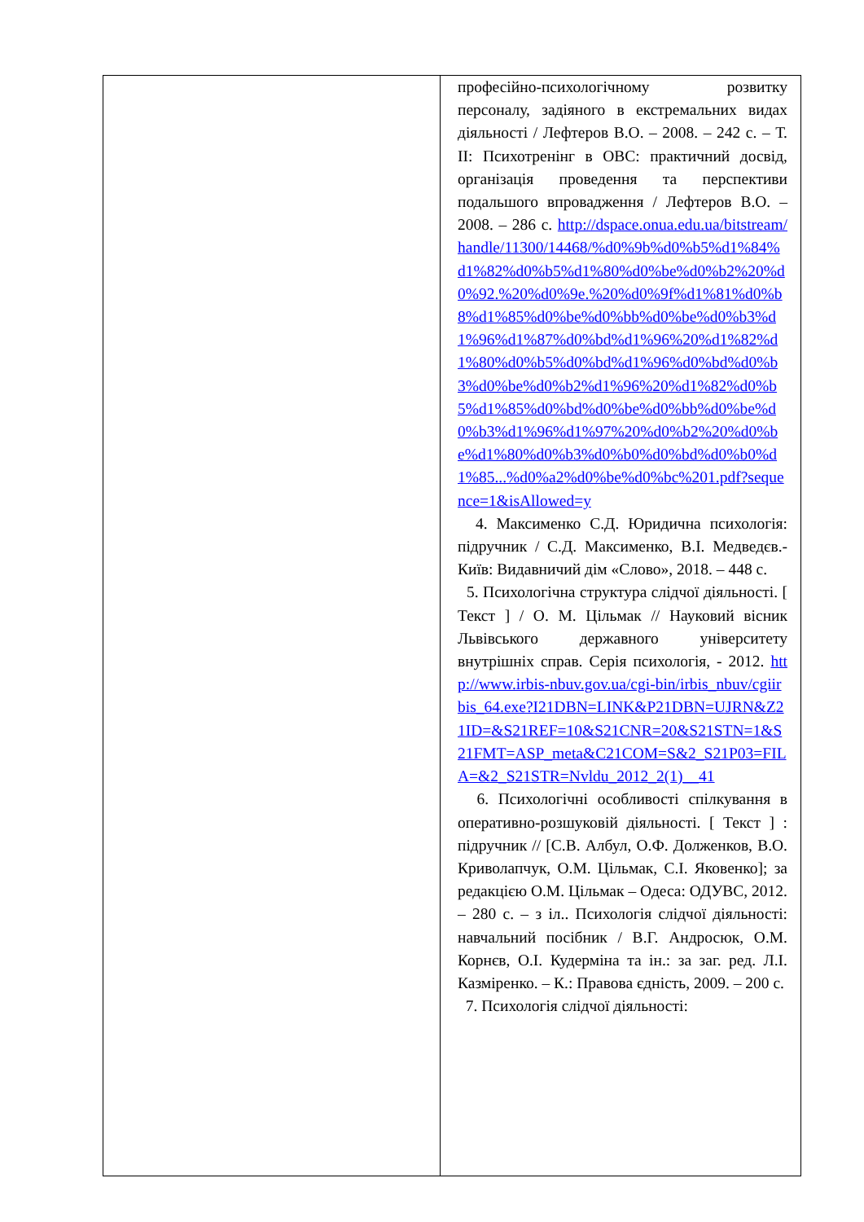| | професійно-психологічному розвитку персоналу, задіяного в екстремальних видах діяльності / Лефтеров В.О. – 2008. – 242 с. – Т. ІІ: Психотренінг в ОВС: практичний досвід, організація проведення та перспективи подальшого впровадження / Лефтеров В.О. – 2008. – 286 с. http://dspace.onua.edu.ua/bitstream/handle/11300/14468/%d0%9b%d0%b5%d1%84%d1%82%d0%b5%d1%80%d0%be%d0%b2%20%d0%92.%20%d0%9e.%20%d0%9f%d1%81%d0%b8%d1%85%d0%be%d0%bb%d0%be%d0%b3%d1%96%d1%87%d0%bd%d1%96%20%d1%82%d1%80%d0%b5%d0%bd%d1%96%d0%bd%d0%b3%d0%be%d0%b2%d1%96%20%d1%82%d0%b5%d1%85%d0%bd%d0%be%d0%bb%d0%be%d0%b3%d1%96%d1%97%20%d0%b2%20%d0%be%d1%80%d0%b3%d0%b0%d0%bd%d0%b0%d1%85...%d0%a2%d0%be%d0%bc%201.pdf?sequence=1&isAllowed=y 4. Максименко С.Д. Юридична психологія: підручник / С.Д. Максименко, В.І. Медведєв.- Київ: Видавничий дім «Слово», 2018. – 448 с. 5. Психологічна структура слідчої діяльності. [ Текст ] / О. М. Цільмак // Науковий вісник Львівського державного університету внутрішніх справ. Серія психологія, - 2012. http://www.irbis-nbuv.gov.ua/cgi-bin/irbis_nbuv/cgiirbis_64.exe?I21DBN=LINK&P21DBN=UJRN&Z21ID=&S21REF=10&S21CNR=20&S21STN=1&S21FMT=ASP_meta&C21COM=S&2_S21P03=FILA=&2_S21STR=Nvldu_2012_2(1)__41 6. Психологічні особливості спілкування в оперативно-розшуковій діяльності. [ Текст ] : підручник // [С.В. Албул, О.Ф. Долженков, В.О. Криволапчук, О.М. Цільмак, С.І. Яковенко]; за редакцією О.М. Цільмак – Одеса: ОДУВС, 2012. – 280 с. – з іл.. Психологія слідчої діяльності: навчальний посібник / В.Г. Андросюк, О.М. Корнєв, О.І. Кудерміна та ін.: за заг. ред. Л.І. Казміренко. – К.: Правова єдність, 2009. – 200 с. 7. Психологія слідчої діяльності: |